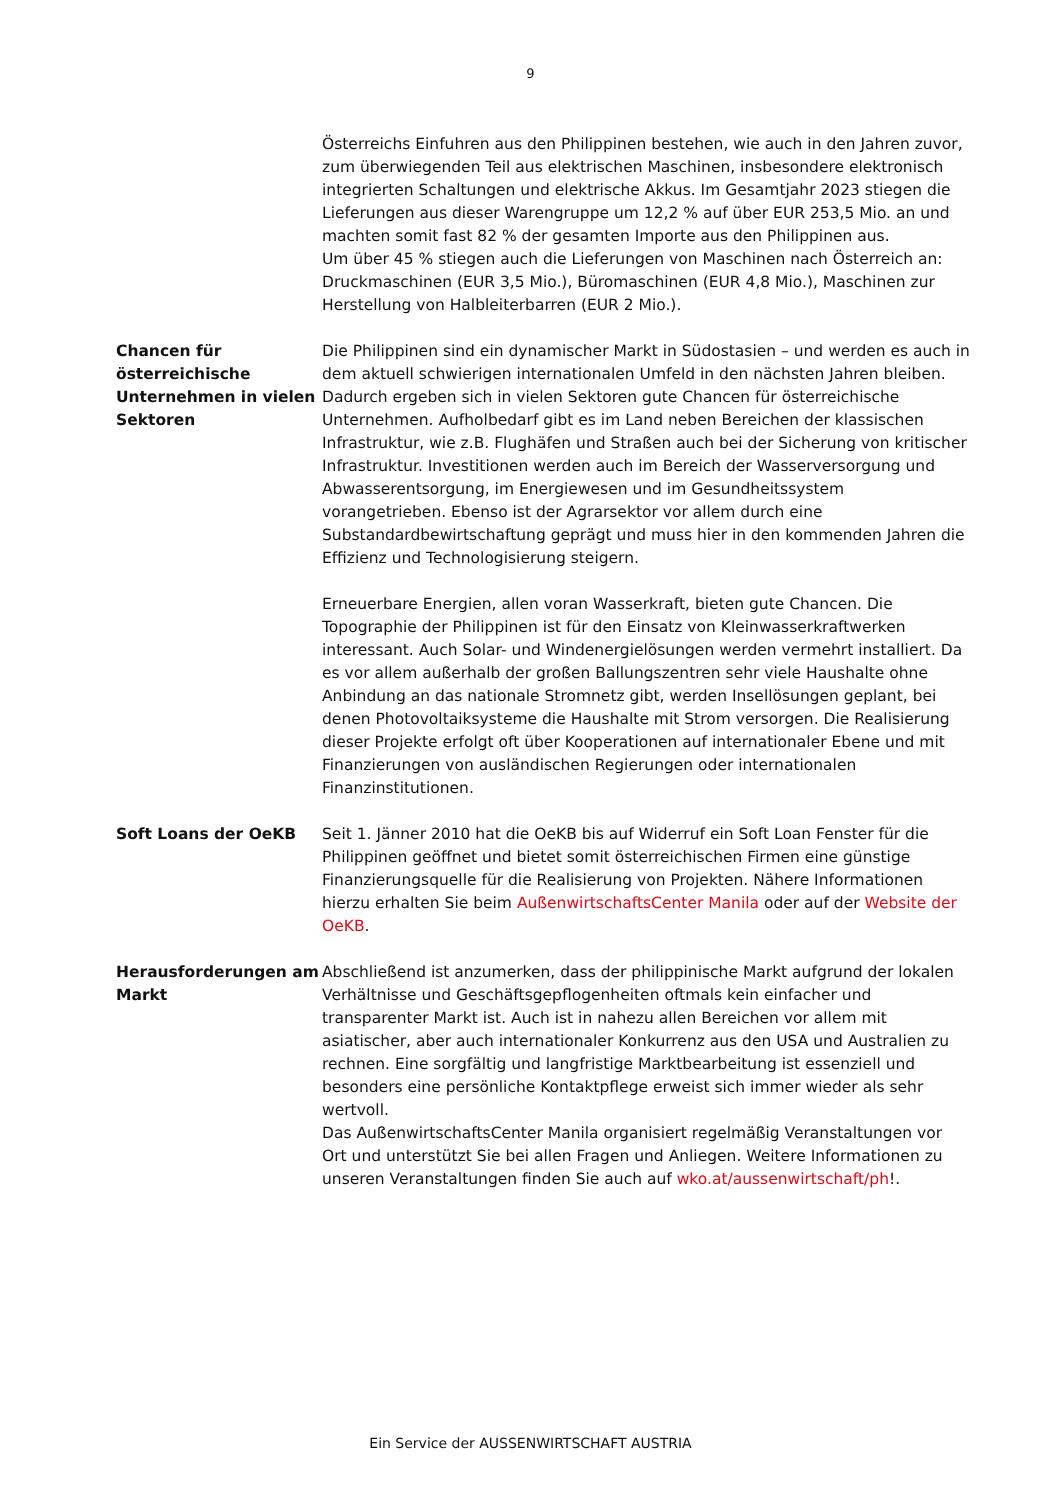9
Österreichs Einfuhren aus den Philippinen bestehen, wie auch in den Jahren zuvor, zum überwiegenden Teil aus elektrischen Maschinen, insbesondere elektronisch integrierten Schaltungen und elektrische Akkus. Im Gesamtjahr 2023 stiegen die Lieferungen aus dieser Warengruppe um 12,2 % auf über EUR 253,5 Mio. an und machten somit fast 82 % der gesamten Importe aus den Philippinen aus.
Um über 45 % stiegen auch die Lieferungen von Maschinen nach Österreich an: Druckmaschinen (EUR 3,5 Mio.), Büromaschinen (EUR 4,8 Mio.), Maschinen zur Herstellung von Halbleiterbarren (EUR 2 Mio.).
Chancen für österreichische Unternehmen in vielen Sektoren
Die Philippinen sind ein dynamischer Markt in Südostasien – und werden es auch in dem aktuell schwierigen internationalen Umfeld in den nächsten Jahren bleiben. Dadurch ergeben sich in vielen Sektoren gute Chancen für österreichische Unternehmen. Aufholbedarf gibt es im Land neben Bereichen der klassischen Infrastruktur, wie z.B. Flughäfen und Straßen auch bei der Sicherung von kritischer Infrastruktur. Investitionen werden auch im Bereich der Wasserversorgung und Abwasserentsorgung, im Energiewesen und im Gesundheitssystem vorangetrieben. Ebenso ist der Agrarsektor vor allem durch eine Substandardbewirtschaftung geprägt und muss hier in den kommenden Jahren die Effizienz und Technologisierung steigern.
Erneuerbare Energien, allen voran Wasserkraft, bieten gute Chancen. Die Topographie der Philippinen ist für den Einsatz von Kleinwasserkraftwerken interessant. Auch Solar- und Windenergielösungen werden vermehrt installiert. Da es vor allem außerhalb der großen Ballungszentren sehr viele Haushalte ohne Anbindung an das nationale Stromnetz gibt, werden Insellösungen geplant, bei denen Photovoltaiksysteme die Haushalte mit Strom versorgen. Die Realisierung dieser Projekte erfolgt oft über Kooperationen auf internationaler Ebene und mit Finanzierungen von ausländischen Regierungen oder internationalen Finanzinstitutionen.
Soft Loans der OeKB Seit 1. Jänner 2010 hat die OeKB bis auf Widerruf ein Soft Loan Fenster für die Philippinen geöffnet und bietet somit österreichischen Firmen eine günstige Finanzierungsquelle für die Realisierung von Projekten. Nähere Informationen hierzu erhalten Sie beim AußenwirtschaftsCenter Manila oder auf der Website der OeKB.
Herausforderungen am Markt
Abschließend ist anzumerken, dass der philippinische Markt aufgrund der lokalen Verhältnisse und Geschäftsgepflogenheiten oftmals kein einfacher und transparenter Markt ist. Auch ist in nahezu allen Bereichen vor allem mit asiatischer, aber auch internationaler Konkurrenz aus den USA und Australien zu rechnen. Eine sorgfältig und langfristige Marktbearbeitung ist essenziell und besonders eine persönliche Kontaktpflege erweist sich immer wieder als sehr wertvoll.
Das AußenwirtschaftsCenter Manila organisiert regelmäßig Veranstaltungen vor Ort und unterstützt Sie bei allen Fragen und Anliegen. Weitere Informationen zu unseren Veranstaltungen finden Sie auch auf wko.at/aussenwirtschaft/ph!.
Ein Service der AUSSENWIRTSCHAFT AUSTRIA